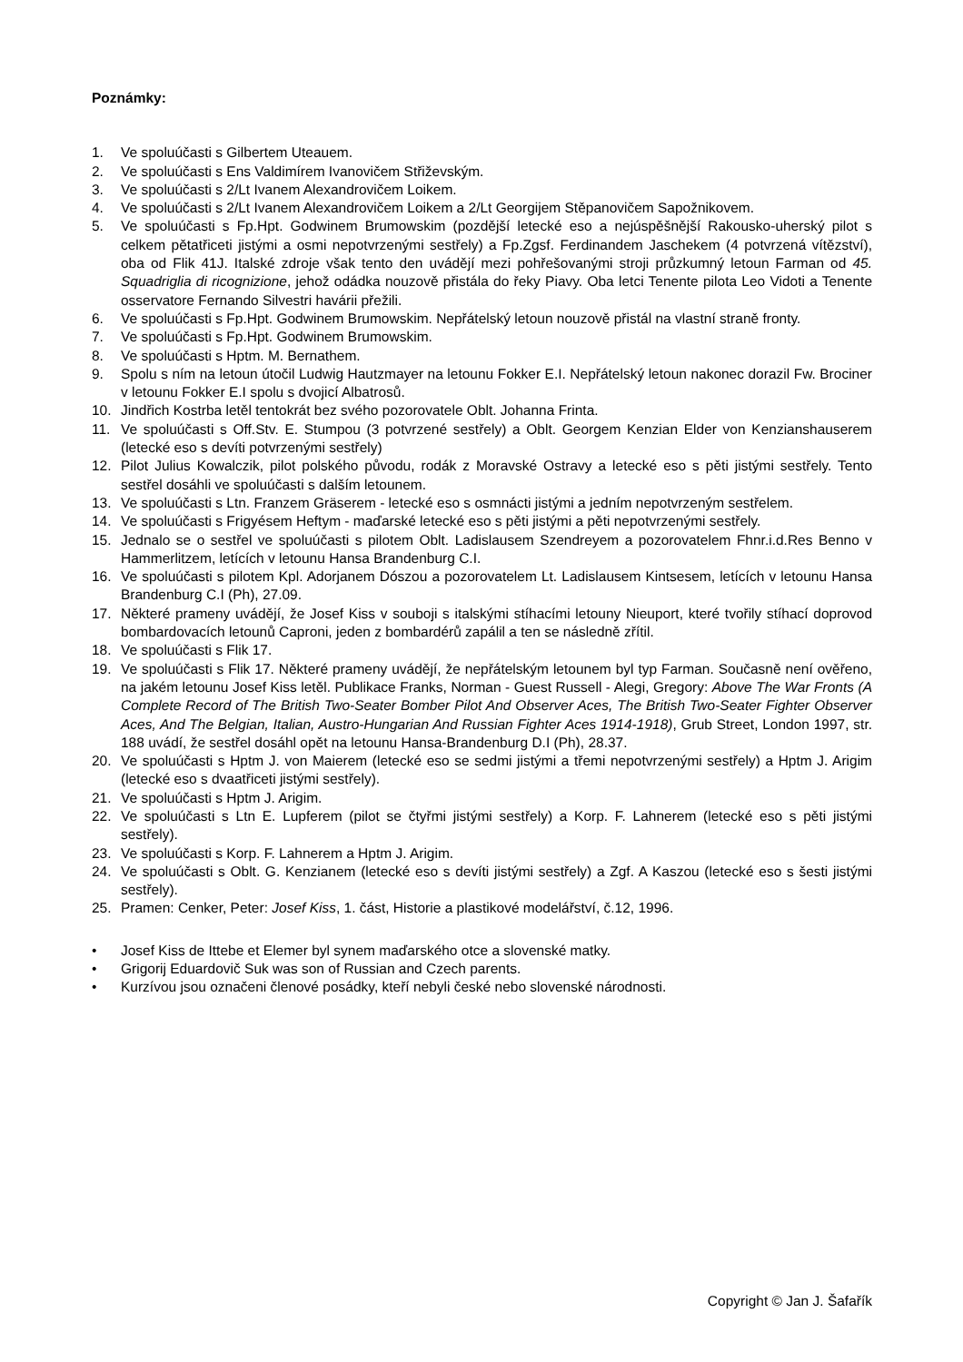Poznámky:
1. Ve spoluúčasti s Gilbertem Uteauem.
2. Ve spoluúčasti s Ens Valdimírem Ivanovičem Střiževským.
3. Ve spoluúčasti s 2/Lt Ivanem Alexandrovičem Loikem.
4. Ve spoluúčasti s 2/Lt Ivanem Alexandrovičem Loikem a 2/Lt Georgijem Stěpanovičem Sapožnikovem.
5. Ve spoluúčasti s Fp.Hpt. Godwinem Brumowskim (pozdější letecké eso a nejúspěšnější Rakousko-uherský pilot s celkem pětatřiceti jistými a osmi nepotvrzenými sestřely) a Fp.Zgsf. Ferdinandem Jaschekem (4 potvrzená vítězství), oba od Flik 41J. Italské zdroje však tento den uvádějí mezi pohřešovanými stroji průzkumný letoun Farman od 45. Squadriglia di ricognizione, jehož odádka nouzově přistála do řeky Piavy. Oba letci Tenente pilota Leo Vidoti a Tenente osservatore Fernando Silvestri havárii přežili.
6. Ve spoluúčasti s Fp.Hpt. Godwinem Brumowskim. Nepřátelský letoun nouzově přistál na vlastní straně fronty.
7. Ve spoluúčasti s Fp.Hpt. Godwinem Brumowskim.
8. Ve spoluúčasti s Hptm. M. Bernathem.
9. Spolu s ním na letoun útočil Ludwig Hautzmayer na letounu Fokker E.I. Nepřátelský letoun nakonec dorazil Fw. Brociner v letounu Fokker E.I spolu s dvojicí Albatrosů.
10. Jindřich Kostrba letěl tentokrát bez svého pozorovatele Oblt. Johanna Frinta.
11. Ve spoluúčasti s Off.Stv. E. Stumpou (3 potvrzené sestřely) a Oblt. Georgem Kenzian Elder von Kenzianshauserem (letecké eso s devíti potvrzenými sestřely)
12. Pilot Julius Kowalczik, pilot polského původu, rodák z Moravské Ostravy a letecké eso s pěti jistými sestřely. Tento sestřel dosáhli ve spoluúčasti s dalším letounem.
13. Ve spoluúčasti s Ltn. Franzem Gräserem - letecké eso s osmnácti jistými a jedním nepotvrzeným sestřelem.
14. Ve spoluúčasti s Frigyésem Heftym - maďarské letecké eso s pěti jistými a pěti nepotvrzenými sestřely.
15. Jednalo se o sestřel ve spoluúčasti s pilotem Oblt. Ladislausem Szendreyem a pozorovatelem Fhnr.i.d.Res Benno v Hammerlitzem, letících v letounu Hansa Brandenburg C.I.
16. Ve spoluúčasti s pilotem Kpl. Adorjanem Dószou a pozorovatelem Lt. Ladislausem Kintsesem, letících v letounu Hansa Brandenburg C.I (Ph), 27.09.
17. Některé prameny uvádějí, že Josef Kiss v souboji s italskými stíhacími letouny Nieuport, které tvořily stíhací doprovod bombardovacích letounů Caproni, jeden z bombardérů zapálil a ten se následně zřítil.
18. Ve spoluúčasti s Flik 17.
19. Ve spoluúčasti s Flik 17. Některé prameny uvádějí, že nepřátelským letounem byl typ Farman. Současně není ověřeno, na jakém letounu Josef Kiss letěl. Publikace Franks, Norman - Guest Russell - Alegi, Gregory: Above The War Fronts (A Complete Record of The British Two-Seater Bomber Pilot And Observer Aces, The British Two-Seater Fighter Observer Aces, And The Belgian, Italian, Austro-Hungarian And Russian Fighter Aces 1914-1918), Grub Street, London 1997, str. 188 uvádí, že sestřel dosáhl opět na letounu Hansa-Brandenburg D.I (Ph), 28.37.
20. Ve spoluúčasti s Hptm J. von Maierem (letecké eso se sedmi jistými a třemi nepotvrzenými sestřely) a Hptm J. Arigim (letecké eso s dvaatřiceti jistými sestřely).
21. Ve spoluúčasti s Hptm J. Arigim.
22. Ve spoluúčasti s Ltn E. Lupferem (pilot se čtyřmi jistými sestřely) a Korp. F. Lahnerem (letecké eso s pěti jistými sestřely).
23. Ve spoluúčasti s Korp. F. Lahnerem a Hptm J. Arigim.
24. Ve spoluúčasti s Oblt. G. Kenzianem (letecké eso s devíti jistými sestřely) a Zgf. A Kaszou (letecké eso s šesti jistými sestřely).
25. Pramen: Cenker, Peter: Josef Kiss, 1. část, Historie a plastikové modelářství, č.12, 1996.
• Josef Kiss de Ittebe et Elemer byl synem maďarského otce a slovenské matky.
• Grigorij Eduardovič Suk was son of Russian and Czech parents.
• Kurzívou jsou označeni členové posádky, kteří nebyli české nebo slovenské národnosti.
Copyright © Jan J. Šafařík